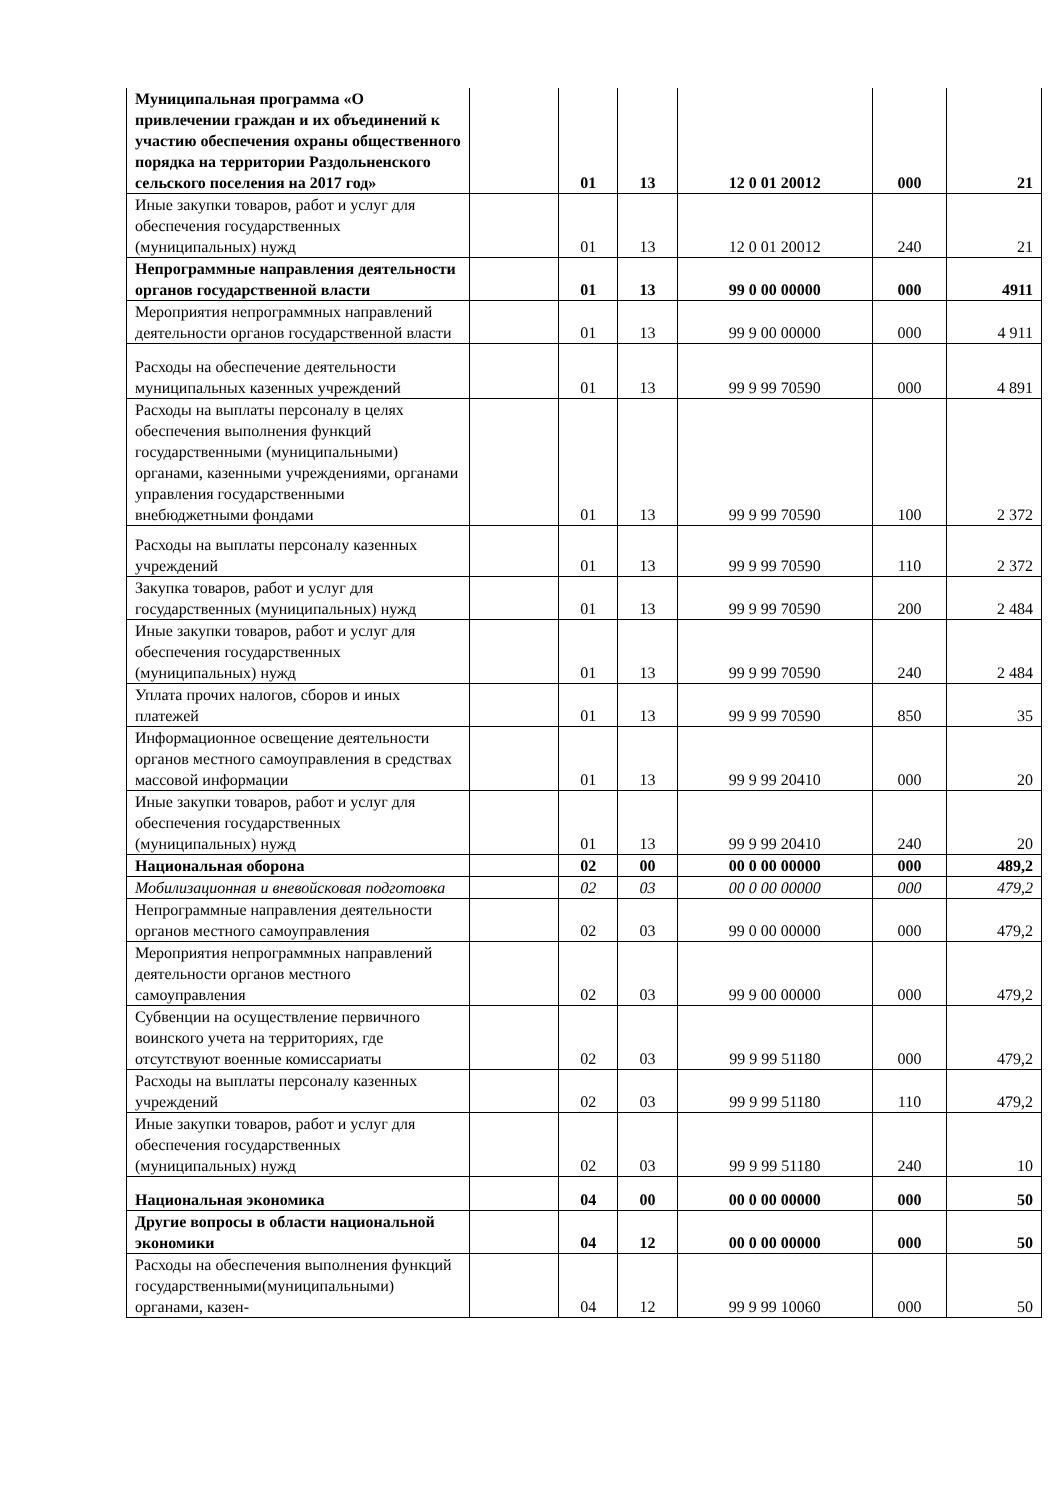| Муниципальная программа «О привлечении граждан и их объединений к участию обеспечения охраны общественного порядка на территории Раздольненского сельского поселения на 2017 год» | | 01 | 13 | 12 0 01 20012 | 000 | 21 |
| Иные закупки товаров, работ и услуг для обеспечения государственных (муниципальных) нужд | | 01 | 13 | 12 0 01 20012 | 240 | 21 |
| Непрограммные направления деятельности органов государственной власти | | 01 | 13 | 99 0 00 00000 | 000 | 4911 |
| Мероприятия непрограммных направлений деятельности органов государственной власти | | 01 | 13 | 99 9 00 00000 | 000 | 4 911 |
| Расходы на обеспечение деятельности муниципальных казенных учреждений | | 01 | 13 | 99 9 99 70590 | 000 | 4 891 |
| Расходы на выплаты персоналу в целях обеспечения выполнения функций государственными (муниципальными) органами, казенными учреждениями, органами управления государственными внебюджетными фондами | | 01 | 13 | 99 9 99 70590 | 100 | 2 372 |
| Расходы на выплаты персоналу казенных учреждений | | 01 | 13 | 99 9 99 70590 | 110 | 2 372 |
| Закупка товаров, работ и услуг для государственных (муниципальных) нужд | | 01 | 13 | 99 9 99 70590 | 200 | 2 484 |
| Иные закупки товаров, работ и услуг для обеспечения государственных (муниципальных) нужд | | 01 | 13 | 99 9 99 70590 | 240 | 2 484 |
| Уплата прочих налогов, сборов и иных платежей | | 01 | 13 | 99 9 99 70590 | 850 | 35 |
| Информационное освещение деятельности органов местного самоуправления в средствах массовой информации | | 01 | 13 | 99 9 99 20410 | 000 | 20 |
| Иные закупки товаров, работ и услуг для обеспечения государственных (муниципальных) нужд | | 01 | 13 | 99 9 99 20410 | 240 | 20 |
| Национальная оборона | | 02 | 00 | 00 0 00 00000 | 000 | 489,2 |
| Мобилизационная и вневойсковая подготовка | | 02 | 03 | 00 0 00 00000 | 000 | 479,2 |
| Непрограммные направления деятельности органов местного самоуправления | | 02 | 03 | 99 0 00 00000 | 000 | 479,2 |
| Мероприятия непрограммных направлений деятельности органов местного самоуправления | | 02 | 03 | 99 9 00 00000 | 000 | 479,2 |
| Субвенции на осуществление первичного воинского учета на территориях, где отсутствуют военные комиссариаты | | 02 | 03 | 99 9 99 51180 | 000 | 479,2 |
| Расходы на выплаты персоналу казенных учреждений | | 02 | 03 | 99 9 99 51180 | 110 | 479,2 |
| Иные закупки товаров, работ и услуг для обеспечения государственных (муниципальных) нужд | | 02 | 03 | 99 9 99 51180 | 240 | 10 |
| Национальная экономика | | 04 | 00 | 00 0 00 00000 | 000 | 50 |
| Другие вопросы в области национальной экономики | | 04 | 12 | 00 0 00 00000 | 000 | 50 |
| Расходы на обеспечения выполнения функций государственными(муниципальными) органами, казен- | | 04 | 12 | 99 9 99 10060 | 000 | 50 |